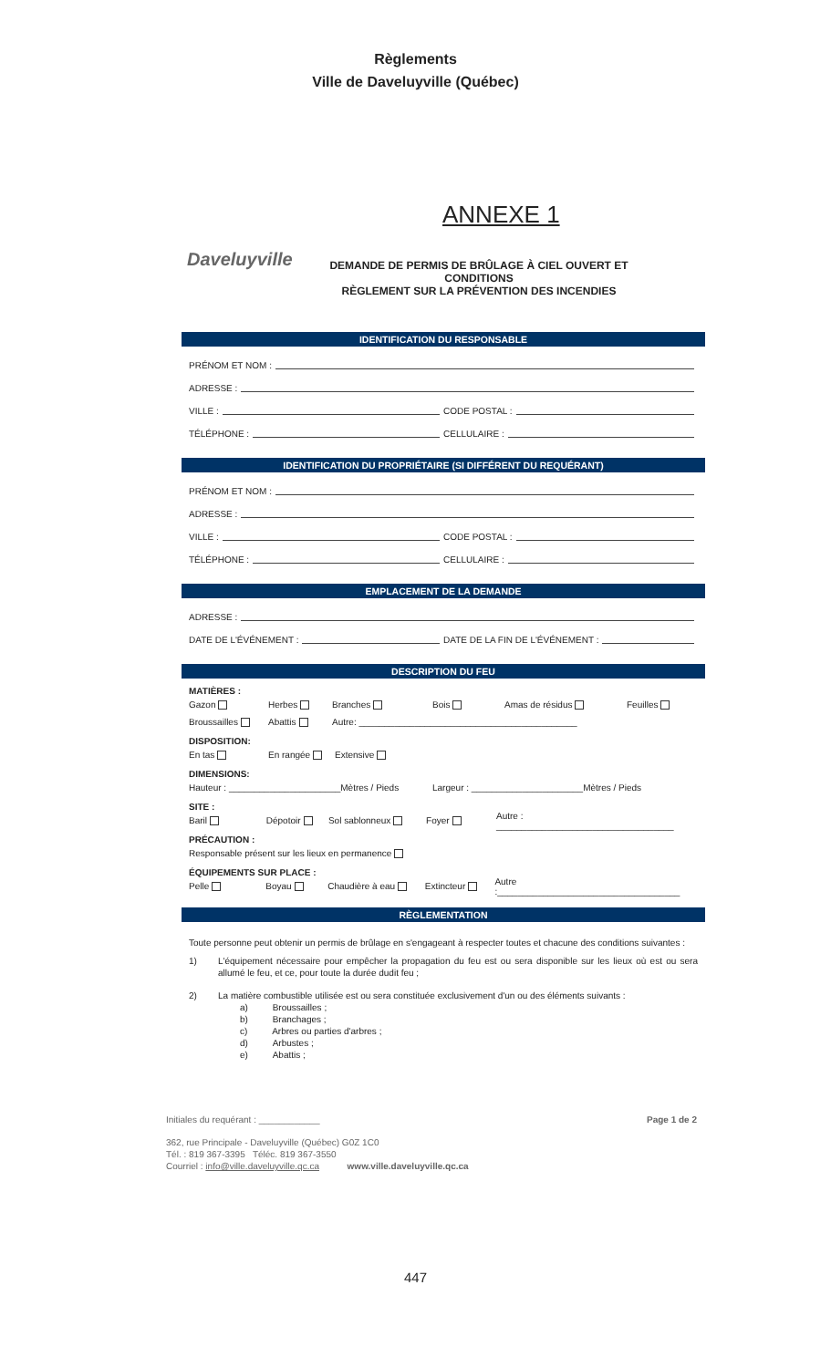Règlements
Ville de Daveluyville (Québec)
ANNEXE 1
Daveluyville
DEMANDE DE PERMIS DE BRÛLAGE À CIEL OUVERT ET CONDITIONS
RÈGLEMENT SUR LA PRÉVENTION DES INCENDIES
IDENTIFICATION DU RESPONSABLE
PRÉNOM ET NOM :
ADRESSE :
VILLE : CODE POSTAL :
TÉLÉPHONE : CELLULAIRE :
IDENTIFICATION DU PROPRIÉTAIRE (SI DIFFÉRENT DU REQUÉRANT)
PRÉNOM ET NOM :
ADRESSE :
VILLE : CODE POSTAL :
TÉLÉPHONE : CELLULAIRE :
EMPLACEMENT DE LA DEMANDE
ADRESSE :
DATE DE L'ÉVÉNEMENT :
DATE DE LA FIN DE L'ÉVÉNEMENT :
DESCRIPTION DU FEU
MATIÈRES :
Gazon Herbes Branches Bois Amas de résidus Feuilles
Broussailles Abattis Autre: ___________________________________________
DISPOSITION:
En tas En rangée Extensive
DIMENSIONS:
Hauteur : ______________________Mètres / Pieds Largeur : ______________________Mètres / Pieds
SITE :
Baril Dépotoir Sol sablonneux Foyer Autre : ___________________________________
PRÉCAUTION :
Responsable présent sur les lieux en permanence
ÉQUIPEMENTS SUR PLACE :
Pelle Boyau Chaudière à eau Extincteur Autre :____________________________________
RÈGLEMENTATION
Toute personne peut obtenir un permis de brûlage en s'engageant à respecter toutes et chacune des conditions suivantes :
1) L'équipement nécessaire pour empêcher la propagation du feu est ou sera disponible sur les lieux où est ou sera allumé le feu, et ce, pour toute la durée dudit feu ;
2) La matière combustible utilisée est ou sera constituée exclusivement d'un ou des éléments suivants :
a) Broussailles ;
b) Branchages ;
c) Arbres ou parties d'arbres ;
d) Arbustes ;
e) Abattis ;
Initiales du requérant : ____________ Page 1 de 2
362, rue Principale - Daveluyville (Québec) G0Z 1C0
Tél. : 819 367-3395 Téléc. 819 367-3550
Courriel : info@ville.daveluyville.qc.ca www.ville.daveluyville.qc.ca
447